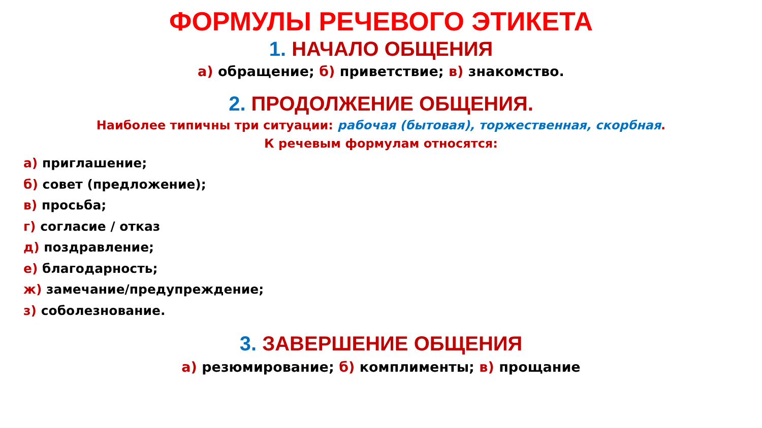ФОРМУЛЫ РЕЧЕВОГО ЭТИКЕТА
1. НАЧАЛО ОБЩЕНИЯ
а) обращение; б) приветствие; в) знакомство.
2. ПРОДОЛЖЕНИЕ ОБЩЕНИЯ.
Наиболее типичны три ситуации: рабочая (бытовая), торжественная, скорбная.
К речевым формулам относятся:
а) приглашение;
б) совет (предложение);
в) просьба;
г) согласие / отказ
д) поздравление;
е) благодарность;
ж) замечание/предупреждение;
з) соболезнование.
3. ЗАВЕРШЕНИЕ ОБЩЕНИЯ
а) резюмирование; б) комплименты; в) прощание